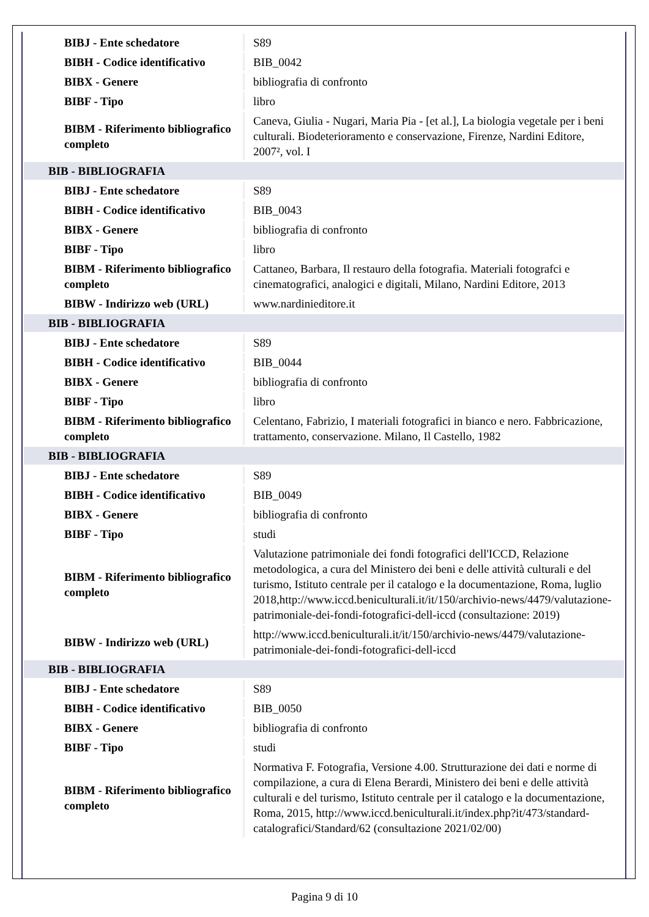| BIBJ - Ente schedatore | S89 |
| BIBH - Codice identificativo | BIB_0042 |
| BIBX - Genere | bibliografia di confronto |
| BIBF - Tipo | libro |
| BIBM - Riferimento bibliografico completo | Caneva, Giulia - Nugari, Maria Pia - [et al.], La biologia vegetale per i beni culturali. Biodeterioramento e conservazione, Firenze, Nardini Editore, 2007², vol. I |
| BIB - BIBLIOGRAFIA | |
| BIBJ - Ente schedatore | S89 |
| BIBH - Codice identificativo | BIB_0043 |
| BIBX - Genere | bibliografia di confronto |
| BIBF - Tipo | libro |
| BIBM - Riferimento bibliografico completo | Cattaneo, Barbara, Il restauro della fotografia. Materiali fotografci e cinematografici, analogici e digitali, Milano, Nardini Editore, 2013 |
| BIBW - Indirizzo web (URL) | www.nardinieditore.it |
| BIB - BIBLIOGRAFIA | |
| BIBJ - Ente schedatore | S89 |
| BIBH - Codice identificativo | BIB_0044 |
| BIBX - Genere | bibliografia di confronto |
| BIBF - Tipo | libro |
| BIBM - Riferimento bibliografico completo | Celentano, Fabrizio, I materiali fotografici in bianco e nero. Fabbricazione, trattamento, conservazione. Milano, Il Castello, 1982 |
| BIB - BIBLIOGRAFIA | |
| BIBJ - Ente schedatore | S89 |
| BIBH - Codice identificativo | BIB_0049 |
| BIBX - Genere | bibliografia di confronto |
| BIBF - Tipo | studi |
| BIBM - Riferimento bibliografico completo | Valutazione patrimoniale dei fondi fotografici dell'ICCD, Relazione metodologica, a cura del Ministero dei beni e delle attività culturali e del turismo, Istituto centrale per il catalogo e la documentazione, Roma, luglio 2018,http://www.iccd.beniculturali.it/it/150/archivio-news/4479/valutazione-patrimoniale-dei-fondi-fotografici-dell-iccd (consultazione: 2019) |
| BIBW - Indirizzo web (URL) | http://www.iccd.beniculturali.it/it/150/archivio-news/4479/valutazione-patrimoniale-dei-fondi-fotografici-dell-iccd |
| BIB - BIBLIOGRAFIA | |
| BIBJ - Ente schedatore | S89 |
| BIBH - Codice identificativo | BIB_0050 |
| BIBX - Genere | bibliografia di confronto |
| BIBF - Tipo | studi |
| BIBM - Riferimento bibliografico completo | Normativa F. Fotografia, Versione 4.00. Strutturazione dei dati e norme di compilazione, a cura di Elena Berardi, Ministero dei beni e delle attività culturali e del turismo, Istituto centrale per il catalogo e la documentazione, Roma, 2015, http://www.iccd.beniculturali.it/index.php?it/473/standard-catalografici/Standard/62 (consultazione 2021/02/00) |
Pagina 9 di 10